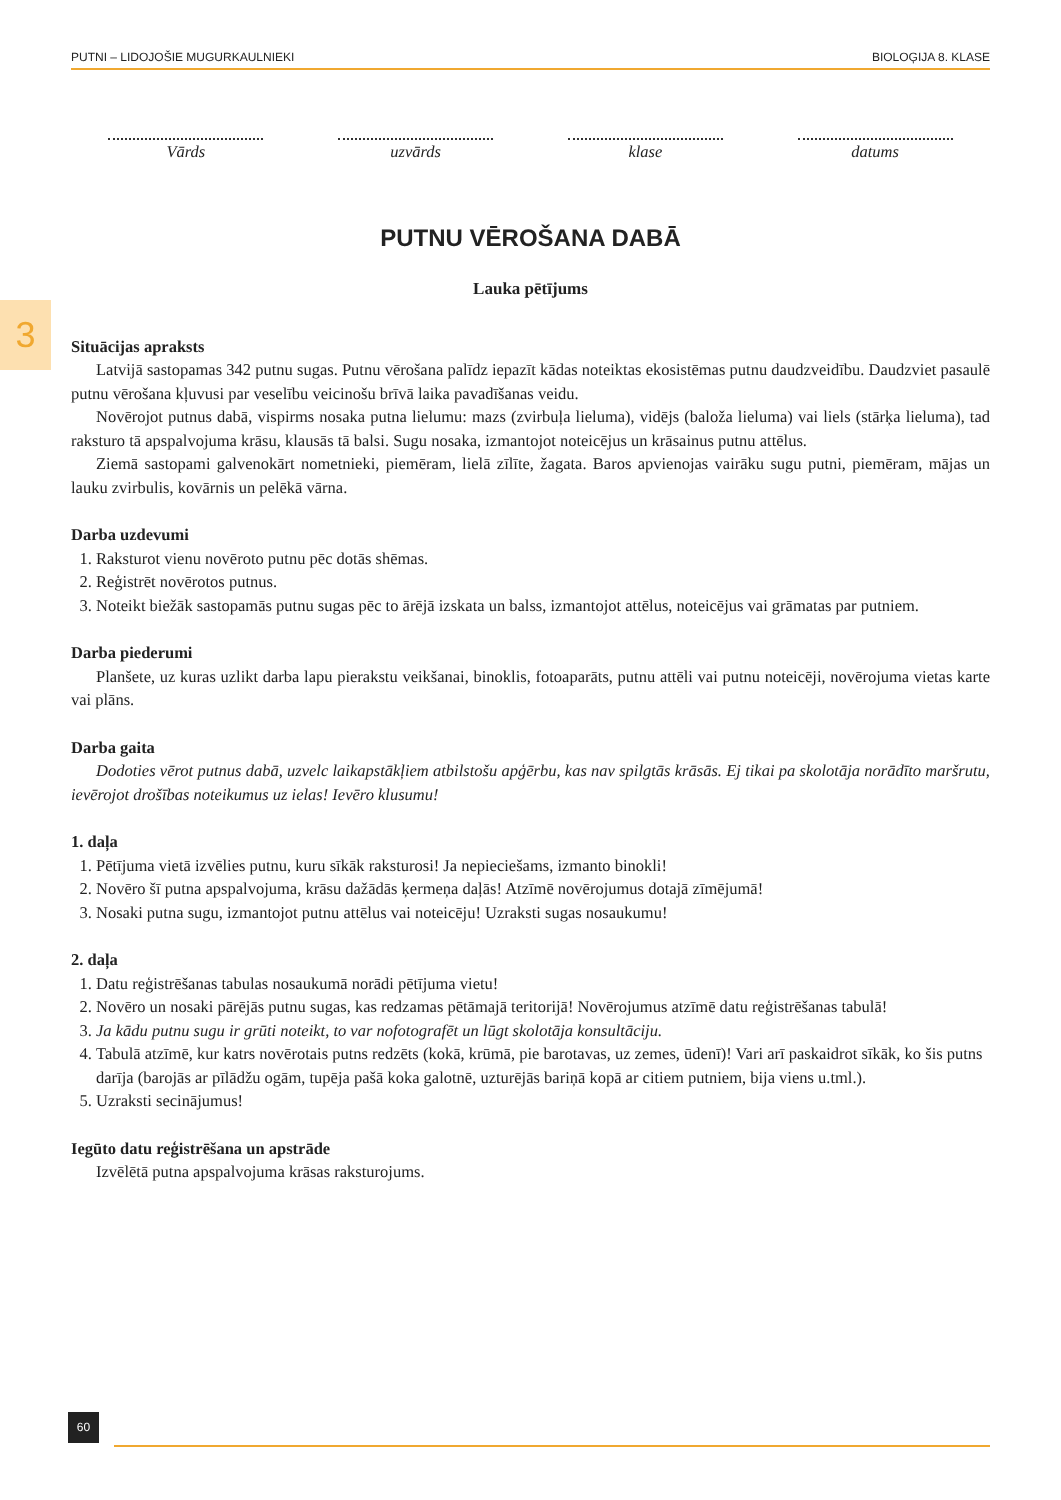PUTNI – LIDOJOŠIE MUGURKAULNIEKI BIOLOĢIJA 8. KLASE
3
Vārds uzvārds klase datums
PUTNU VĒROŠANA DABĀ
Lauka pētījums
Situācijas apraksts
Latvijā sastopamas 342 putnu sugas. Putnu vērošana palīdz iepazīt kādas noteiktas ekosistēmas putnu daudzveidību. Daudzviet pasaulē putnu vērošana kļuvusi par veselību veicinošu brīvā laika pavadīšanas veidu.
Novērojot putnus dabā, vispirms nosaka putna lielumu: mazs (zvirbuļa lieluma), vidējs (baloža lieluma) vai liels (stārķa lieluma), tad raksturo tā apspalvojuma krāsu, klausās tā balsi. Sugu nosaka, izmantojot noteicējus un krāsainus putnu attēlus.
Ziemā sastopami galvenokārt nometnieki, piemēram, lielā zīlīte, žagata. Baros apvienojas vairāku sugu putni, piemēram, mājas un lauku zvirbulis, kovārnis un pelēkā vārna.
Darba uzdevumi
1. Raksturot vienu novēroto putnu pēc dotās shēmas.
2. Reģistrēt novērotos putnus.
3. Noteikt biežāk sastopamās putnu sugas pēc to ārējā izskata un balss, izmantojot attēlus, noteicējus vai grāmatas par putniem.
Darba piederumi
Planšete, uz kuras uzlikt darba lapu pierakstu veikšanai, binoklis, fotoaparāts, putnu attēli vai putnu noteicēji, novērojuma vietas karte vai plāns.
Darba gaita
Dodoties vērot putnus dabā, uzvelc laikapstākļiem atbilstošu apģērbu, kas nav spilgtās krāsās. Ej tikai pa skolotāja norādīto maršrutu, ievērojot drošības noteikumus uz ielas! Ievēro klusumu!
1. daļa
1. Pētījuma vietā izvēlies putnu, kuru sīkāk raksturosi! Ja nepieciešams, izmanto binokli!
2. Novēro šī putna apspalvojuma, krāsu dažādās ķermeņa daļās! Atzīmē novērojumus dotajā zīmējumā!
3. Nosaki putna sugu, izmantojot putnu attēlus vai noteicēju! Uzraksti sugas nosaukumu!
2. daļa
1. Datu reģistrēšanas tabulas nosaukumā norādi pētījuma vietu!
2. Novēro un nosaki pārējās putnu sugas, kas redzamas pētāmajā teritorijā! Novērojumus atzīmē datu reģistrēšanas tabulā!
3. Ja kādu putnu sugu ir grūti noteikt, to var nofotografēt un lūgt skolotāja konsultāciju.
4. Tabulā atzīmē, kur katrs novērotais putns redzēts (kokā, krūmā, pie barotavas, uz zemes, ūdenī)! Vari arī paskaidrot sīkāk, ko šis putns darīja (barojās ar pīlādžu ogām, tupēja pašā koka galotnē, uzturējās bariņā kopā ar citiem putniem, bija viens u.tml.).
5. Uzraksti secinājumus!
Iegūto datu reģistrēšana un apstrāde
Izvēlētā putna apspalvojuma krāsas raksturojums.
60